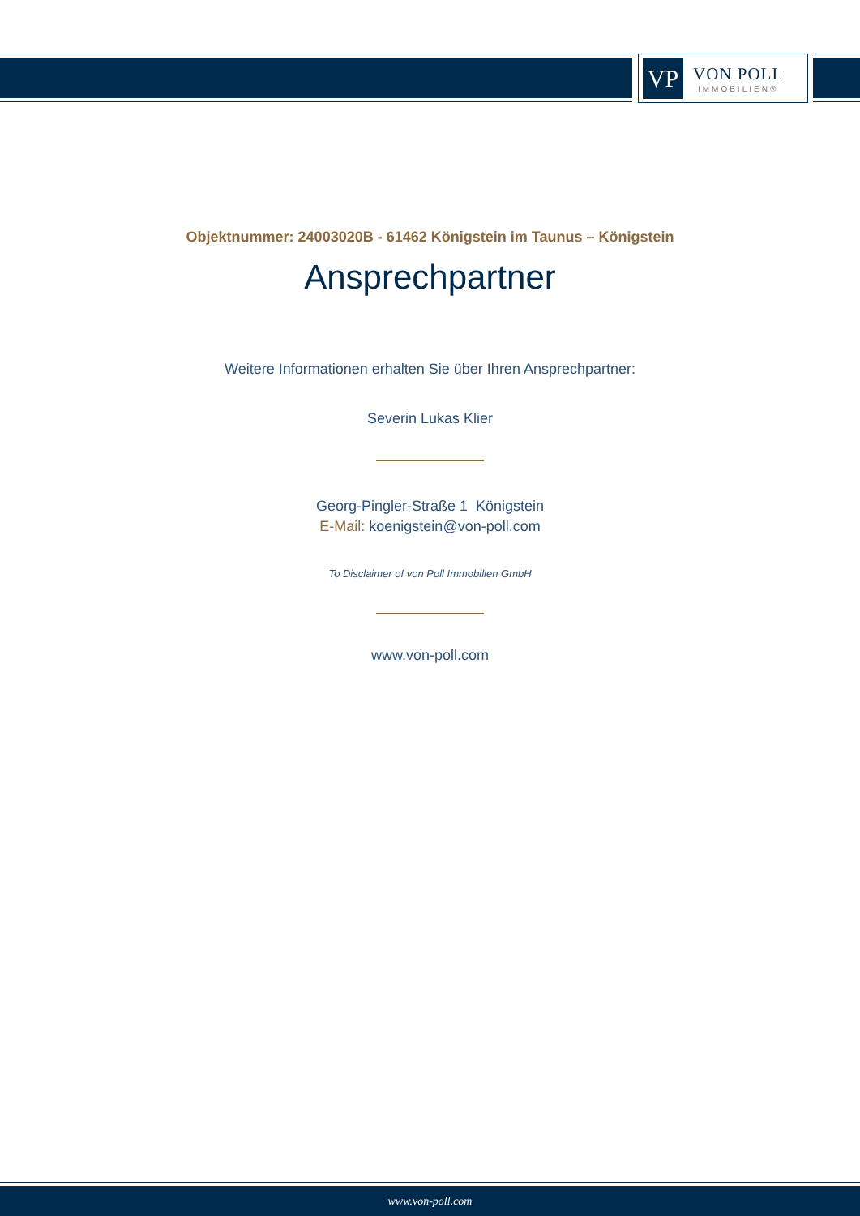VP
VON POLL
IMMOBILIEN®
Objektnummer: 24003020B - 61462 Königstein im Taunus – Königstein
Ansprechpartner
Weitere Informationen erhalten Sie über Ihren Ansprechpartner:
Severin Lukas Klier
Georg-Pingler-Straße 1 Königstein
E-Mail: koenigstein@von-poll.com
To Disclaimer of von Poll Immobilien GmbH
www.von-poll.com
www.von-poll.com